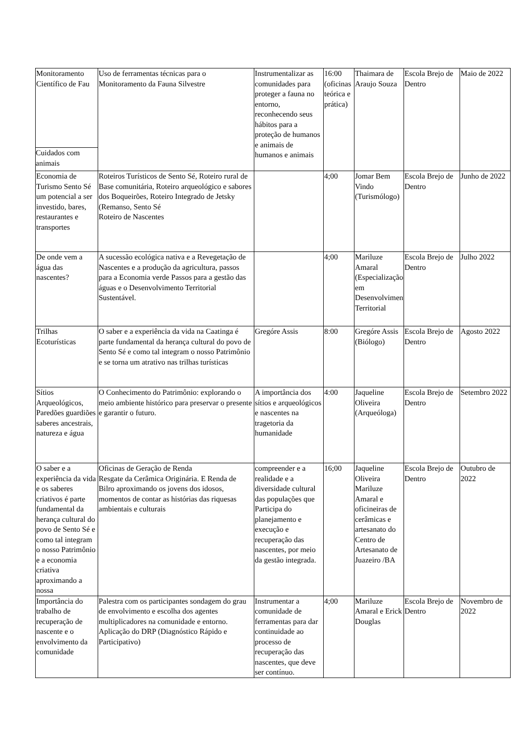| Monitoramento Científico de Fau Cuidados com animais | Uso de ferramentas técnicas para o Monitoramento da Fauna Silvestre | Instrumentalizar as comunidades para proteger a fauna no entorno, reconhecendo seus hábitos para a proteção de humanos e animais de humanos e animais | 16:00 (oficinas teórica e prática) | Thaimara de Araujo Souza | Escola Brejo de Dentro | Maio de 2022 |
| Economia de Turismo Sento Sé um potencial a ser investido, bares, restaurantes e transportes | Roteiros Turísticos de Sento Sé, Roteiro rural de Base comunitária, Roteiro arqueológico e sabores dos Boqueirões, Roteiro Integrado de Jetsky (Remanso, Sento Sé Roteiro de Nascentes | | 4;00 | Jomar Bem Vindo (Turismólogo) | Escola Brejo de Dentro | Junho de 2022 |
| De onde vem a água das nascentes? | A sucessão ecológica nativa e a Revegetação de Nascentes e a produção da agricultura, passos para a Economia verde Passos para a gestão das águas e o Desenvolvimento Territorial Sustentável. | | 4;00 | Mariluze Amaral (Especialização em Desenvolvimento Territorial | Escola Brejo de Dentro | Julho 2022 |
| Trilhas Ecoturísticas | O saber e a experiência da vida na Caatinga é parte fundamental da herança cultural do povo de Sento Sé e como tal integram o nosso Patrimônio e se torna um atrativo nas trilhas turísticas | Gregóre Assis | 8:00 | Gregóre Assis (Biólogo) | Escola Brejo de Dentro | Agosto 2022 |
| Sítios Arqueológicos, Paredões guardiões saberes ancestrais, natureza e água | O Conhecimento do Patrimônio: explorando o meio ambiente histórico para preservar o presente e garantir o futuro. | A importância dos sítios e arqueológicos e nascentes na tragetoria da humanidade | 4:00 | Jaqueline Oliveira (Arqueóloga) | Escola Brejo de Dentro | Setembro 2022 |
| O saber e a experiência da vida e os saberes criativos é parte fundamental da herança cultural do povo de Sento Sé e como tal integram o nosso Patrimônio e a economia criativa aproximando a nossa | Oficinas de Geração de Renda Resgate da Cerâmica Originária. E Renda de Bilro aproximando os jovens dos idosos, momentos de contar as histórias das riquesas ambientais e culturais | compreender e a realidade e a diversidade cultural das populações que Participa do planejamento e execução e recuperação das nascentes, por meio da gestão integrada. | 16;00 | Jaqueline Oliveira Mariluze Amaral e oficineiras de cerâmicas e artesanato do Centro de Artesanato de Juazeiro /BA | Escola Brejo de Dentro | Outubro de 2022 |
| Importância do trabalho de recuperação de nascente e o envolvimento da comunidade | Palestra com os participantes sondagem do grau de envolvimento e escolha dos agentes multiplicadores na comunidade e entorno. Aplicação do DRP (Diagnóstico Rápido e Participativo) | Instrumentar a comunidade de ferramentas para dar continuidade ao processo de recuperação das nascentes, que deve ser contínuo. | 4;00 | Mariluze Amaral e Erick Douglas | Escola Brejo de Dentro | Novembro de 2022 |